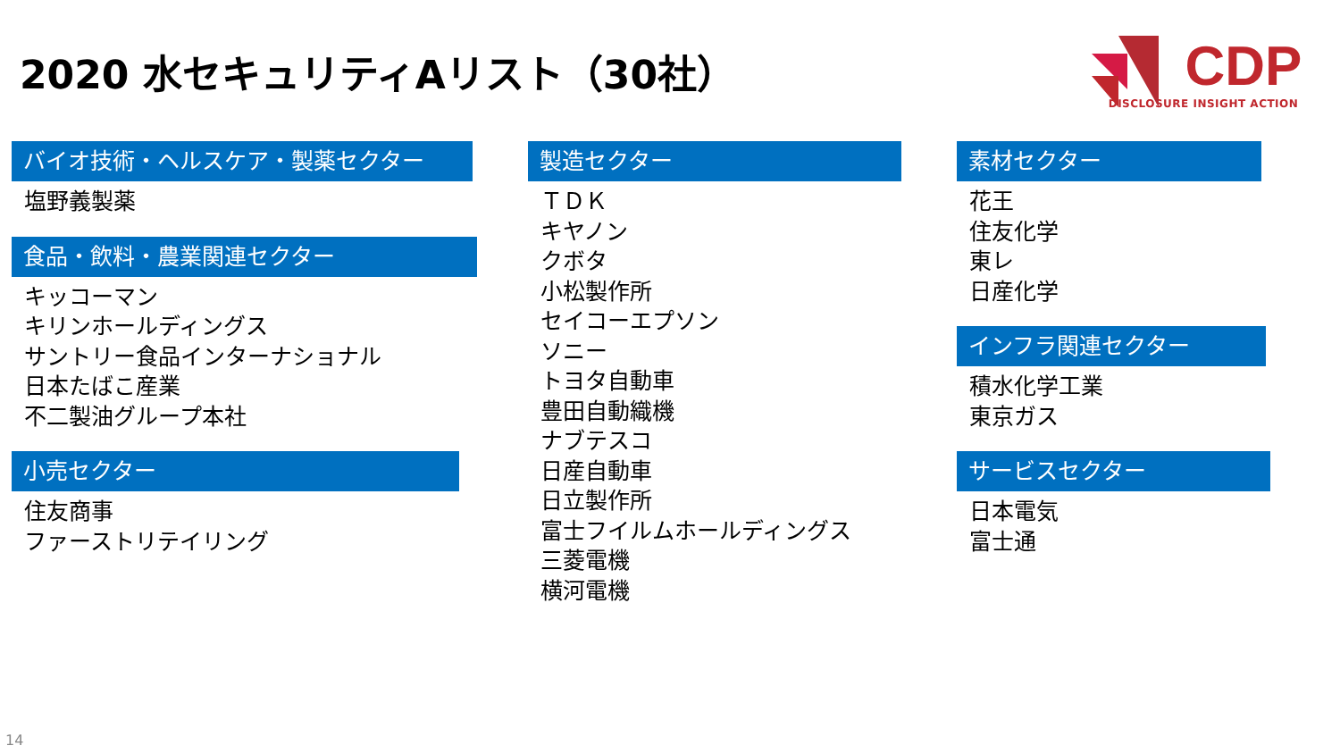2020 水セキュリティAリスト（30社）
CDP
DISCLOSURE INSIGHT ACTION
バイオ技術・ヘルスケア・製薬セクター
塩野義製薬
食品・飲料・農業関連セクター
キッコーマン
キリンホールディングス
サントリー食品インターナショナル
日本たばこ産業
不二製油グループ本社
小売セクター
住友商事
ファーストリテイリング
製造セクター
ＴＤＫ
キヤノン
クボタ
小松製作所
セイコーエプソン
ソニー
トヨタ自動車
豊田自動織機
ナブテスコ
日産自動車
日立製作所
富士フイルムホールディングス
三菱電機
横河電機
素材セクター
花王
住友化学
東レ
日産化学
インフラ関連セクター
積水化学工業
東京ガス
サービスセクター
日本電気
富士通
14